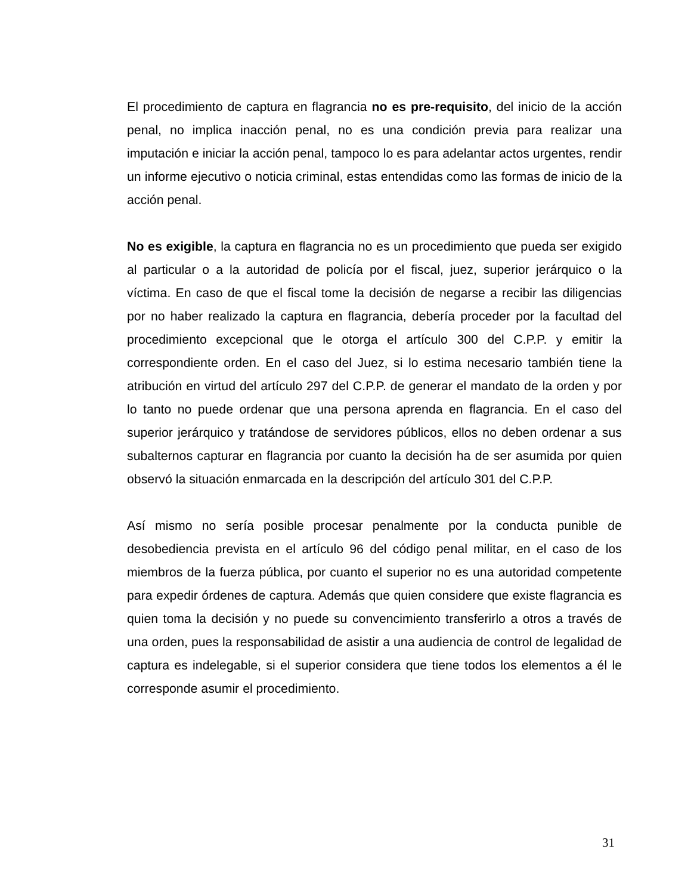El procedimiento de captura en flagrancia no es pre-requisito, del inicio de la acción penal, no implica inacción penal, no es una condición previa para realizar una imputación e iniciar la acción penal, tampoco lo es para adelantar actos urgentes, rendir un informe ejecutivo o noticia criminal, estas entendidas como las formas de inicio de la acción penal.
No es exigible, la captura en flagrancia no es un procedimiento que pueda ser exigido al particular o a la autoridad de policía por el fiscal, juez, superior jerárquico o la víctima. En caso de que el fiscal tome la decisión de negarse a recibir las diligencias por no haber realizado la captura en flagrancia, debería proceder por la facultad del procedimiento excepcional que le otorga el artículo 300 del C.P.P. y emitir la correspondiente orden. En el caso del Juez, si lo estima necesario también tiene la atribución en virtud del artículo 297 del C.P.P. de generar el mandato de la orden y por lo tanto no puede ordenar que una persona aprenda en flagrancia. En el caso del superior jerárquico y tratándose de servidores públicos, ellos no deben ordenar a sus subalternos capturar en flagrancia por cuanto la decisión ha de ser asumida por quien observó la situación enmarcada en la descripción del artículo 301 del C.P.P.
Así mismo no sería posible procesar penalmente por la conducta punible de desobediencia prevista en el artículo 96 del código penal militar, en el caso de los miembros de la fuerza pública, por cuanto el superior no es una autoridad competente para expedir órdenes de captura. Además que quien considere que existe flagrancia es quien toma la decisión y no puede su convencimiento transferirlo a otros a través de una orden, pues la responsabilidad de asistir a una audiencia de control de legalidad de captura es indelegable, si el superior considera que tiene todos los elementos a él le corresponde asumir el procedimiento.
31